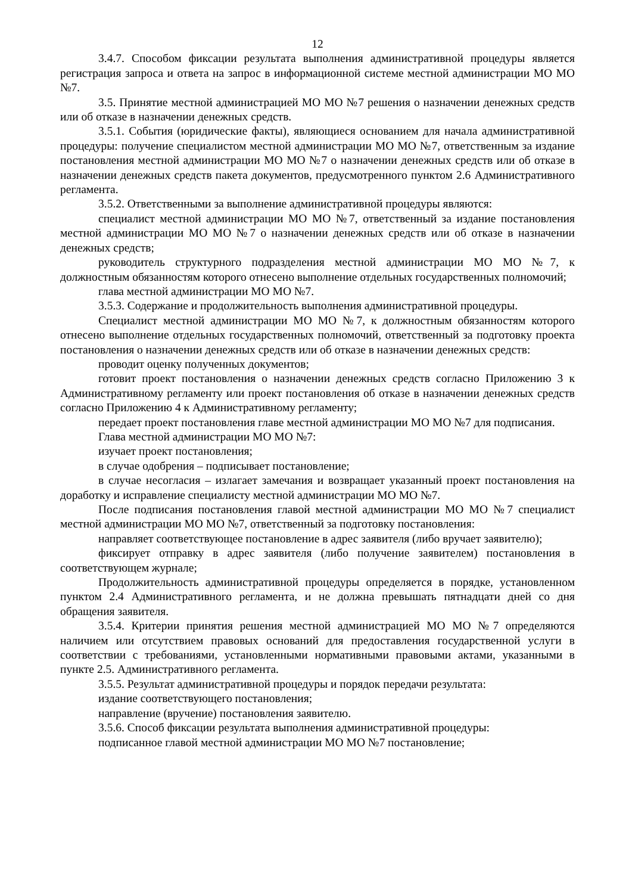12
3.4.7. Способом фиксации результата выполнения административной процедуры является регистрация запроса и ответа на запрос в информационной системе местной администрации МО МО №7.
3.5. Принятие местной администрацией МО МО №7 решения о назначении денежных средств или об отказе в назначении денежных средств.
3.5.1. События (юридические факты), являющиеся основанием для начала административной процедуры: получение специалистом местной администрации МО МО №7, ответственным за издание постановления местной администрации МО МО №7 о назначении денежных средств или об отказе в назначении денежных средств пакета документов, предусмотренного пунктом 2.6 Административного регламента.
3.5.2. Ответственными за выполнение административной процедуры являются:
специалист местной администрации МО МО №7, ответственный за издание постановления местной администрации МО МО №7 о назначении денежных средств или об отказе в назначении денежных средств;
руководитель структурного подразделения местной администрации МО МО №7, к должностным обязанностям которого отнесено выполнение отдельных государственных полномочий;
глава местной администрации МО МО №7.
3.5.3. Содержание и продолжительность выполнения административной процедуры.
Специалист местной администрации МО МО №7, к должностным обязанностям которого отнесено выполнение отдельных государственных полномочий, ответственный за подготовку проекта постановления о назначении денежных средств или об отказе в назначении денежных средств:
проводит оценку полученных документов;
готовит проект постановления о назначении денежных средств согласно Приложению 3 к Административному регламенту или проект постановления об отказе в назначении денежных средств согласно Приложению 4 к Административному регламенту;
передает проект постановления главе местной администрации МО МО №7 для подписания.
Глава местной администрации МО МО №7:
изучает проект постановления;
в случае одобрения – подписывает постановление;
в случае несогласия – излагает замечания и возвращает указанный проект постановления на доработку и исправление специалисту местной администрации МО МО №7.
После подписания постановления главой местной администрации МО МО №7 специалист местной администрации МО МО №7, ответственный за подготовку постановления:
направляет соответствующее постановление в адрес заявителя (либо вручает заявителю);
фиксирует отправку в адрес заявителя (либо получение заявителем) постановления в соответствующем журнале;
Продолжительность административной процедуры определяется в порядке, установленном пунктом 2.4 Административного регламента, и не должна превышать пятнадцати дней со дня обращения заявителя.
3.5.4. Критерии принятия решения местной администрацией МО МО №7 определяются наличием или отсутствием правовых оснований для предоставления государственной услуги в соответствии с требованиями, установленными нормативными правовыми актами, указанными в пункте 2.5. Административного регламента.
3.5.5. Результат административной процедуры и порядок передачи результата:
издание соответствующего постановления;
направление (вручение) постановления заявителю.
3.5.6. Способ фиксации результата выполнения административной процедуры:
подписанное главой местной администрации МО МО №7 постановление;